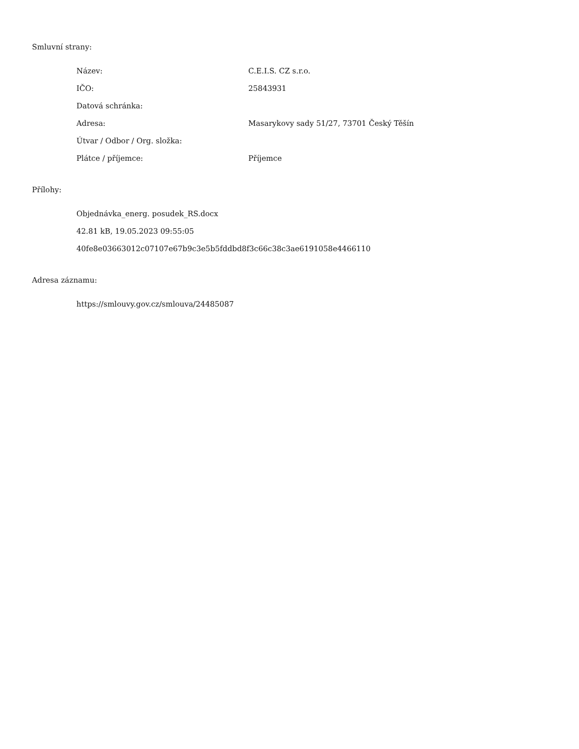Smluvní strany:
| Název: | C.E.I.S. CZ s.r.o. |
| IČO: | 25843931 |
| Datová schránka: | |
| Adresa: | Masarykovy sady 51/27, 73701 Český Těšín |
| Útvar / Odbor / Org. složka: | |
| Plátce / příjemce: | Příjemce |
Přílohy:
Objednávka_energ. posudek_RS.docx
42.81 kB, 19.05.2023 09:55:05
40fe8e03663012c07107e67b9c3e5b5fddbd8f3c66c38c3ae6191058e4466110
Adresa záznamu:
https://smlouvy.gov.cz/smlouva/24485087